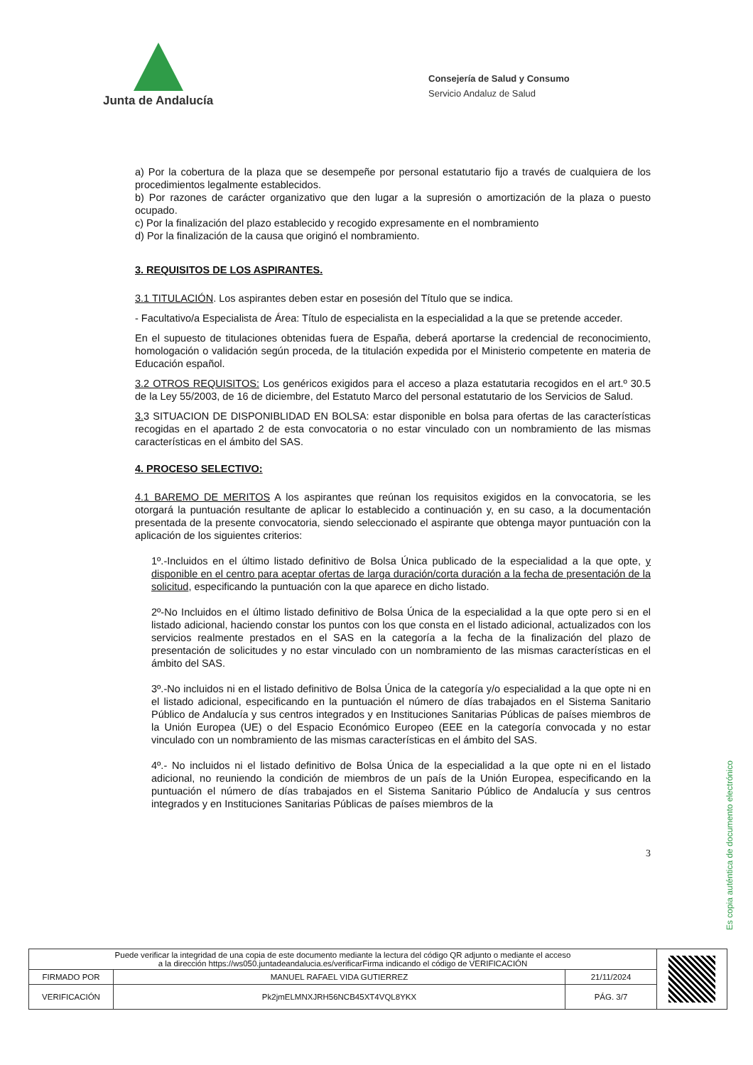Junta de Andalucía
Consejería de Salud y Consumo
Servicio Andaluz de Salud
a) Por la cobertura de la plaza que se desempeñe por personal estatutario fijo a través de cualquiera de los procedimientos legalmente establecidos.
b) Por razones de carácter organizativo que den lugar a la supresión o amortización de la plaza o puesto ocupado.
c) Por la finalización del plazo establecido y recogido expresamente en el nombramiento
d) Por la finalización de la causa que originó el nombramiento.
3. REQUISITOS DE LOS ASPIRANTES.
3.1 TITULACIÓN. Los aspirantes deben estar en posesión del Título que se indica.
- Facultativo/a Especialista de Área: Título de especialista en la especialidad a la que se pretende acceder.
En el supuesto de titulaciones obtenidas fuera de España, deberá aportarse la credencial de reconocimiento, homologación o validación según proceda, de la titulación expedida por el Ministerio competente en materia de Educación español.
3.2 OTROS REQUISITOS: Los genéricos exigidos para el acceso a plaza estatutaria recogidos en el art.º 30.5 de la Ley 55/2003, de 16 de diciembre, del Estatuto Marco del personal estatutario de los Servicios de Salud.
3. 3 SITUACION DE DISPONIBLIDAD EN BOLSA: estar disponible en bolsa para ofertas de las características recogidas en el apartado 2 de esta convocatoria o no estar vinculado con un nombramiento de las mismas características en el ámbito del SAS.
4. PROCESO SELECTIVO:
4.1 BAREMO DE MERITOS A los aspirantes que reúnan los requisitos exigidos en la convocatoria, se les otorgará la puntuación resultante de aplicar lo establecido a continuación y, en su caso, a la documentación presentada de la presente convocatoria, siendo seleccionado el aspirante que obtenga mayor puntuación con la aplicación de los siguientes criterios:
1º.-Incluidos en el último listado definitivo de Bolsa Única publicado de la especialidad a la que opte, y disponible en el centro para aceptar ofertas de larga duración/corta duración a la fecha de presentación de la solicitud, especificando la puntuación con la que aparece en dicho listado.
2º-No Incluidos en el último listado definitivo de Bolsa Única de la especialidad a la que opte pero si en el listado adicional, haciendo constar los puntos con los que consta en el listado adicional, actualizados con los servicios realmente prestados en el SAS en la categoría a la fecha de la finalización del plazo de presentación de solicitudes y no estar vinculado con un nombramiento de las mismas características en el ámbito del SAS.
3º.-No incluidos ni en el listado definitivo de Bolsa Única de la categoría y/o especialidad a la que opte ni en el listado adicional, especificando en la puntuación el número de días trabajados en el Sistema Sanitario Público de Andalucía y sus centros integrados y en Instituciones Sanitarias Públicas de países miembros de la Unión Europea (UE) o del Espacio Económico Europeo (EEE en la categoría convocada y no estar vinculado con un nombramiento de las mismas características en el ámbito del SAS.
4º.- No incluidos ni el listado definitivo de Bolsa Única de la especialidad a la que opte ni en el listado adicional, no reuniendo la condición de miembros de un país de la Unión Europea, especificando en la puntuación el número de días trabajados en el Sistema Sanitario Público de Andalucía y sus centros integrados y en Instituciones Sanitarias Públicas de países miembros de la
3
Es copia auténtica de documento electrónico
| Puede verificar la integridad de una copia de este documento mediante la lectura del código QR adjunto o mediante el acceso a la dirección https://ws050.juntadeandalucia.es/verificarFirma indicando el código de VERIFICACIÓN | | | |
| FIRMADO POR | MANUEL RAFAEL VIDA GUTIERREZ | 21/11/2024 | |
| VERIFICACIÓN | Pk2jmELMNXJRH56NCB45XT4VQL8YKX | PÁG. 3/7 | |